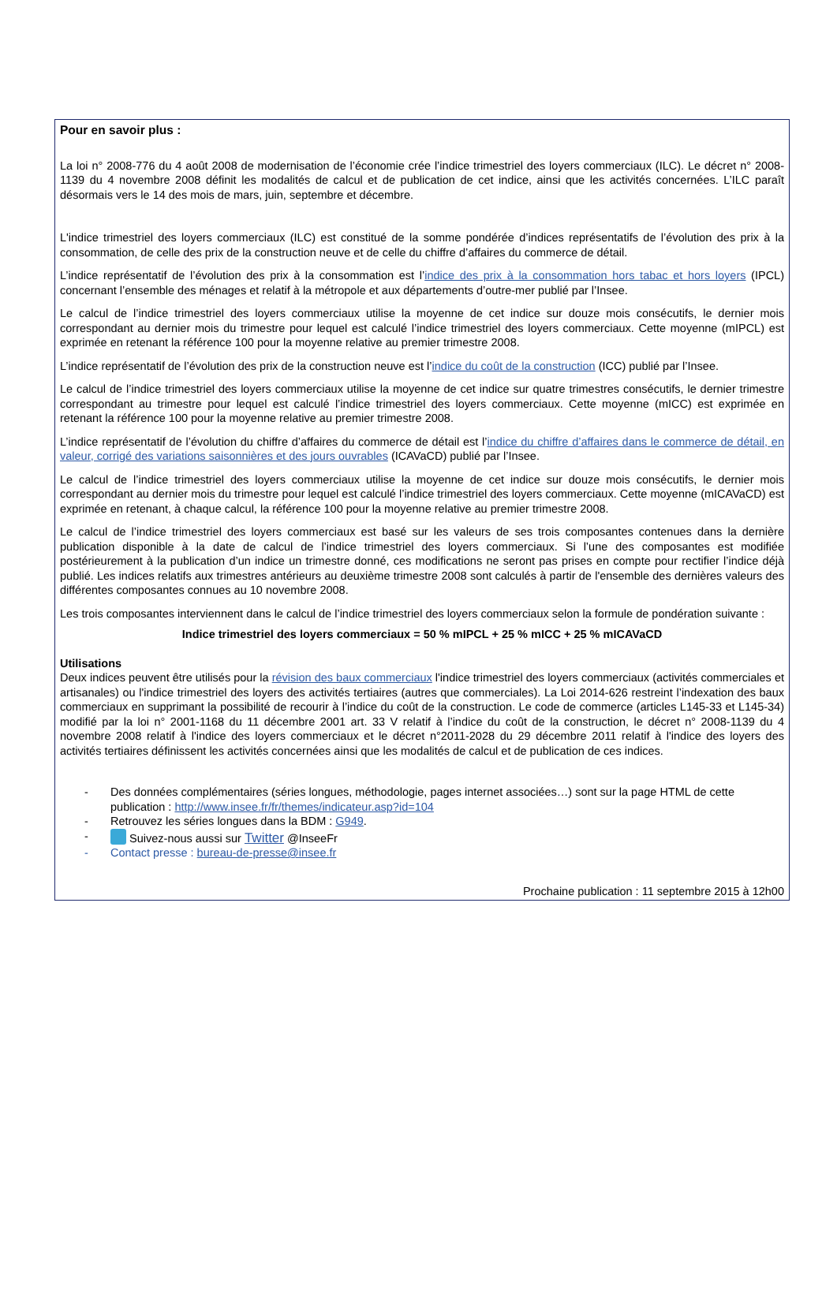Pour en savoir plus :
La loi n° 2008-776 du 4 août 2008 de modernisation de l’économie crée l’indice trimestriel des loyers commerciaux (ILC). Le décret n° 2008-1139 du 4 novembre 2008 définit les modalités de calcul et de publication de cet indice, ainsi que les activités concernées. L’ILC paraît désormais vers le 14 des mois de mars, juin, septembre et décembre.
L'indice trimestriel des loyers commerciaux (ILC) est constitué de la somme pondérée d’indices représentatifs de l’évolution des prix à la consommation, de celle des prix de la construction neuve et de celle du chiffre d’affaires du commerce de détail.
L’indice représentatif de l’évolution des prix à la consommation est l’indice des prix à la consommation hors tabac et hors loyers (IPCL) concernant l’ensemble des ménages et relatif à la métropole et aux départements d’outre-mer publié par l’Insee.
Le calcul de l’indice trimestriel des loyers commerciaux utilise la moyenne de cet indice sur douze mois consécutifs, le dernier mois correspondant au dernier mois du trimestre pour lequel est calculé l’indice trimestriel des loyers commerciaux. Cette moyenne (mIPCL) est exprimée en retenant la référence 100 pour la moyenne relative au premier trimestre 2008.
L’indice représentatif de l’évolution des prix de la construction neuve est l’indice du coût de la construction (ICC) publié par l’Insee.
Le calcul de l’indice trimestriel des loyers commerciaux utilise la moyenne de cet indice sur quatre trimestres consécutifs, le dernier trimestre correspondant au trimestre pour lequel est calculé l’indice trimestriel des loyers commerciaux. Cette moyenne (mICC) est exprimée en retenant la référence 100 pour la moyenne relative au premier trimestre 2008.
L’indice représentatif de l’évolution du chiffre d’affaires du commerce de détail est l’indice du chiffre d’affaires dans le commerce de détail, en valeur, corrigé des variations saisonnières et des jours ouvrables (ICAVaCD) publié par l’Insee.
Le calcul de l’indice trimestriel des loyers commerciaux utilise la moyenne de cet indice sur douze mois consécutifs, le dernier mois correspondant au dernier mois du trimestre pour lequel est calculé l’indice trimestriel des loyers commerciaux. Cette moyenne (mICAVaCD) est exprimée en retenant, à chaque calcul, la référence 100 pour la moyenne relative au premier trimestre 2008.
Le calcul de l’indice trimestriel des loyers commerciaux est basé sur les valeurs de ses trois composantes contenues dans la dernière publication disponible à la date de calcul de l’indice trimestriel des loyers commerciaux. Si l’une des composantes est modifiée postérieurement à la publication d’un indice un trimestre donné, ces modifications ne seront pas prises en compte pour rectifier l’indice déjà publié. Les indices relatifs aux trimestres antérieurs au deuxième trimestre 2008 sont calculés à partir de l'ensemble des dernières valeurs des différentes composantes connues au 10 novembre 2008.
Les trois composantes interviennent dans le calcul de l’indice trimestriel des loyers commerciaux selon la formule de pondération suivante :
Indice trimestriel des loyers commerciaux = 50 % mIPCL + 25 % mICC + 25 % mICAVaCD
Utilisations
Deux indices peuvent être utilisés pour la révision des baux commerciaux l'indice trimestriel des loyers commerciaux (activités commerciales et artisanales) ou l'indice trimestriel des loyers des activités tertiaires (autres que commerciales). La Loi 2014-626 restreint l’indexation des baux commerciaux en supprimant la possibilité de recourir à l’indice du coût de la construction. Le code de commerce (articles L145-33 et L145-34) modifié par la loi n° 2001-1168 du 11 décembre 2001 art. 33 V relatif à l’indice du coût de la construction, le décret n° 2008-1139 du 4 novembre 2008 relatif à l'indice des loyers commerciaux et le décret n°2011-2028 du 29 décembre 2011 relatif à l'indice des loyers des activités tertiaires définissent les activités concernées ainsi que les modalités de calcul et de publication de ces indices.
- Des données complémentaires (séries longues, méthodologie, pages internet associées…) sont sur la page HTML de cette publication : http://www.insee.fr/fr/themes/indicateur.asp?id=104
- Retrouvez les séries longues dans la BDM : G949.
- Suivez-nous aussi sur Twitter @InseeFr
- Contact presse : bureau-de-presse@insee.fr
Prochaine publication : 11 septembre 2015 à 12h00